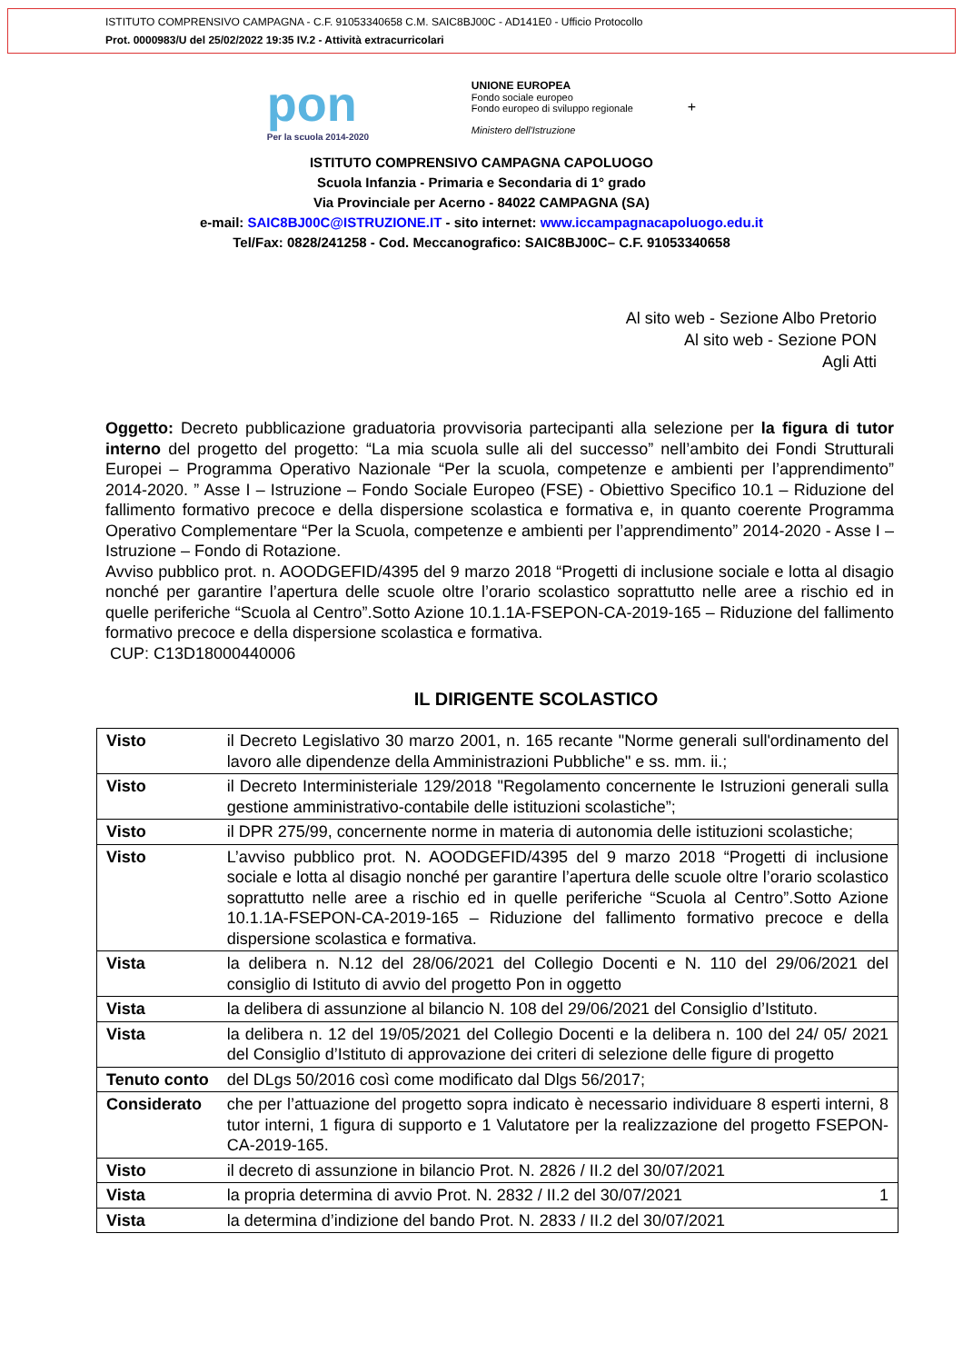ISTITUTO COMPRENSIVO CAMPAGNA - C.F. 91053340658 C.M. SAIC8BJ00C - AD141E0 - Ufficio Protocollo
Prot. 0000983/U del 25/02/2022 19:35 IV.2 - Attività extracurricolari
pon
Per la scuola 2014-2020
UNIONE EUROPEA
Fondo sociale europeo
Fondo europeo di sviluppo regionale
Ministero dell'Istruzione
+
ISTITUTO COMPRENSIVO CAMPAGNA CAPOLUOGO
Scuola Infanzia - Primaria e Secondaria di 1° grado
Via Provinciale per Acerno - 84022 CAMPAGNA (SA)
e-mail: SAIC8BJ00C@ISTRUZIONE.IT - sito internet: www.iccampagnacapoluogo.edu.it
Tel/Fax: 0828/241258 - Cod. Meccanografico: SAIC8BJ00C– C.F. 91053340658
Al sito web - Sezione Albo Pretorio
Al sito web - Sezione PON
Agli Atti
Oggetto: Decreto pubblicazione graduatoria provvisoria partecipanti alla selezione per la figura di tutor interno del progetto del progetto: “La mia scuola sulle ali del successo” nell’ambito dei Fondi Strutturali Europei – Programma Operativo Nazionale “Per la scuola, competenze e ambienti per l’apprendimento” 2014-2020. ” Asse I – Istruzione – Fondo Sociale Europeo (FSE) - Obiettivo Specifico 10.1 – Riduzione del fallimento formativo precoce e della dispersione scolastica e formativa e, in quanto coerente Programma Operativo Complementare “Per la Scuola, competenze e ambienti per l’apprendimento” 2014-2020 - Asse I – Istruzione – Fondo di Rotazione.
Avviso pubblico prot. n. AOODGEFID/4395 del 9 marzo 2018 “Progetti di inclusione sociale e lotta al disagio nonché per garantire l’apertura delle scuole oltre l’orario scolastico soprattutto nelle aree a rischio ed in quelle periferiche “Scuola al Centro”.Sotto Azione 10.1.1A-FSEPON-CA-2019-165 – Riduzione del fallimento formativo precoce e della dispersione scolastica e formativa.
CUP: C13D18000440006
IL DIRIGENTE SCOLASTICO
| Visto | il Decreto Legislativo 30 marzo 2001, n. 165 recante "Norme generali sull'ordinamento del lavoro alle dipendenze della Amministrazioni Pubbliche" e ss. mm. ii.; |
| Visto | il Decreto Interministeriale 129/2018 "Regolamento concernente le Istruzioni generali sulla gestione amministrativo-contabile delle istituzioni scolastiche”; |
| Visto | il DPR 275/99, concernente norme in materia di autonomia delle istituzioni scolastiche; |
| Visto | L’avviso pubblico prot. N. AOODGEFID/4395 del 9 marzo 2018 “Progetti di inclusione sociale e lotta al disagio nonché per garantire l’apertura delle scuole oltre l’orario scolastico soprattutto nelle aree a rischio ed in quelle periferiche “Scuola al Centro”.Sotto Azione 10.1.1A-FSEPON-CA-2019-165 – Riduzione del fallimento formativo precoce e della dispersione scolastica e formativa. |
| Vista | la delibera n. N.12 del 28/06/2021 del Collegio Docenti e N. 110 del 29/06/2021 del consiglio di Istituto di avvio del progetto Pon in oggetto |
| Vista | la delibera di assunzione al bilancio N. 108 del 29/06/2021 del Consiglio d’Istituto. |
| Vista | la delibera n. 12 del 19/05/2021 del Collegio Docenti e la delibera n. 100 del 24/ 05/ 2021 del Consiglio d’Istituto di approvazione dei criteri di selezione delle figure di progetto |
| Tenuto conto | del DLgs 50/2016 così come modificato dal Dlgs 56/2017; |
| Considerato | che per l’attuazione del progetto sopra indicato è necessario individuare 8 esperti interni, 8 tutor interni, 1 figura di supporto e 1 Valutatore per la realizzazione del progetto FSEPON-CA-2019-165. |
| Visto | il decreto di assunzione in bilancio Prot. N. 2826 / II.2 del 30/07/2021 |
| Vista | la propria determina di avvio Prot. N. 2832 / II.2 del 30/07/2021 1 |
| Vista | la determina d’indizione del bando Prot. N. 2833 / II.2 del 30/07/2021 |